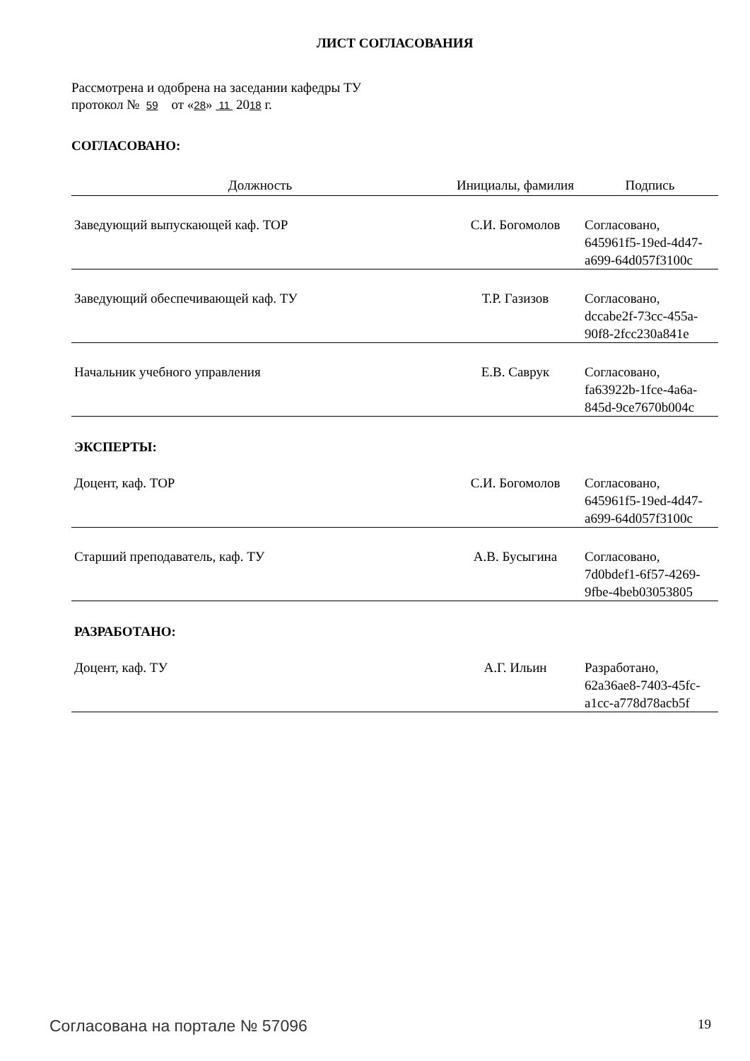ЛИСТ СОГЛАСОВАНИЯ
Рассмотрена и одобрена на заседании кафедры ТУ
протокол № 59 от «28» 11 2018 г.
СОГЛАСОВАНО:
| Должность | Инициалы, фамилия | Подпись |
| --- | --- | --- |
| Заведующий выпускающей каф. ТОР | С.И. Богомолов | Согласовано, 645961f5-19ed-4d47- a699-64d057f3100c |
| Заведующий обеспечивающей каф. ТУ | Т.Р. Газизов | Согласовано, dccabe2f-73cc-455a- 90f8-2fcc230a841e |
| Начальник учебного управления | Е.В. Саврук | Согласовано, fa63922b-1fce-4a6a- 845d-9ce7670b004c |
| ЭКСПЕРТЫ: | | |
| Доцент, каф. ТОР | С.И. Богомолов | Согласовано, 645961f5-19ed-4d47- a699-64d057f3100c |
| Старший преподаватель, каф. ТУ | А.В. Бусыгина | Согласовано, 7d0bdef1-6f57-4269- 9fbe-4beb03053805 |
| РАЗРАБОТАНО: | | |
| Доцент, каф. ТУ | А.Г. Ильин | Разработано, 62a36ae8-7403-45fc- a1cc-a778d78acb5f |
Согласована на портале № 57096 19